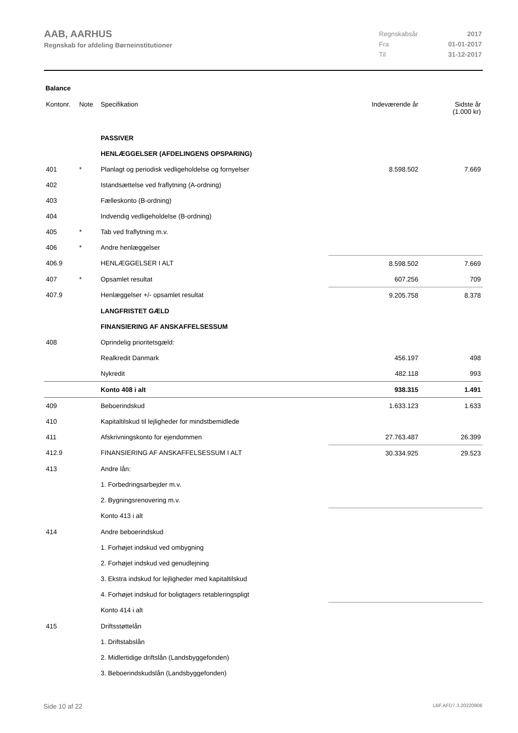AAB, AARHUS
Regnskab for afdeling Børneinstitutioner
| Regnskabsår | 2017 |
| Fra | 01-01-2017 |
| Til | 31-12-2017 |
Balance
| Kontonr. | Note | Specifikation | Indeværende år | Sidste år (1.000 kr) |
| --- | --- | --- | --- | --- |
| | | PASSIVER | | |
| | | HENLÆGGELSER (AFDELINGENS OPSPARING) | | |
| 401 | * | Planlagt og periodisk vedligeholdelse og fornyelser | 8.598.502 | 7.669 |
| 402 | | Istandsættelse ved fraflytning (A-ordning) | | |
| 403 | | Fælleskonto (B-ordning) | | |
| 404 | | Indvendig vedligeholdelse (B-ordning) | | |
| 405 | * | Tab ved fraflytning m.v. | | |
| 406 | * | Andre henlæggelser | | |
| 406.9 | | HENLÆGGELSER I ALT | 8.598.502 | 7.669 |
| 407 | * | Opsamlet resultat | 607.256 | 709 |
| 407.9 | | Henlæggelser +/- opsamlet resultat | 9.205.758 | 8.378 |
| | | LANGFRISTET GÆLD | | |
| | | FINANSIERING AF ANSKAFFELSESSUM | | |
| 408 | | Oprindelig prioritetsgæld: | | |
| | | Realkredit Danmark | 456.197 | 498 |
| | | Nykredit | 482.118 | 993 |
| | | Konto 408 i alt | 938.315 | 1.491 |
| 409 | | Beboerindskud | 1.633.123 | 1.633 |
| 410 | | Kapitaltilskud til lejligheder for mindstbemidlede | | |
| 411 | | Afskrivningskonto for ejendommen | 27.763.487 | 26.399 |
| 412.9 | | FINANSIERING AF ANSKAFFELSESSUM I ALT | 30.334.925 | 29.523 |
| 413 | | Andre lån: | | |
| | | 1. Forbedringsarbejder m.v. | | |
| | | 2. Bygningsrenovering m.v. | | |
| | | Konto 413 i alt | | |
| 414 | | Andre beboerindskud | | |
| | | 1. Forhøjet indskud ved ombygning | | |
| | | 2. Forhøjet indskud ved genudlejning | | |
| | | 3. Ekstra indskud for lejligheder med kapitaltilskud | | |
| | | 4. Forhøjet indskud for boligtagers retableringspligt | | |
| | | Konto 414 i alt | | |
| 415 | | Driftsstøttelån | | |
| | | 1. Driftstabslån | | |
| | | 2. Midlertidige driftslån (Landsbyggefonden) | | |
| | | 3. Beboerindskudslån (Landsbyggefonden) | | |
Side 10 af 22 LBF.AFD7.3.20220906